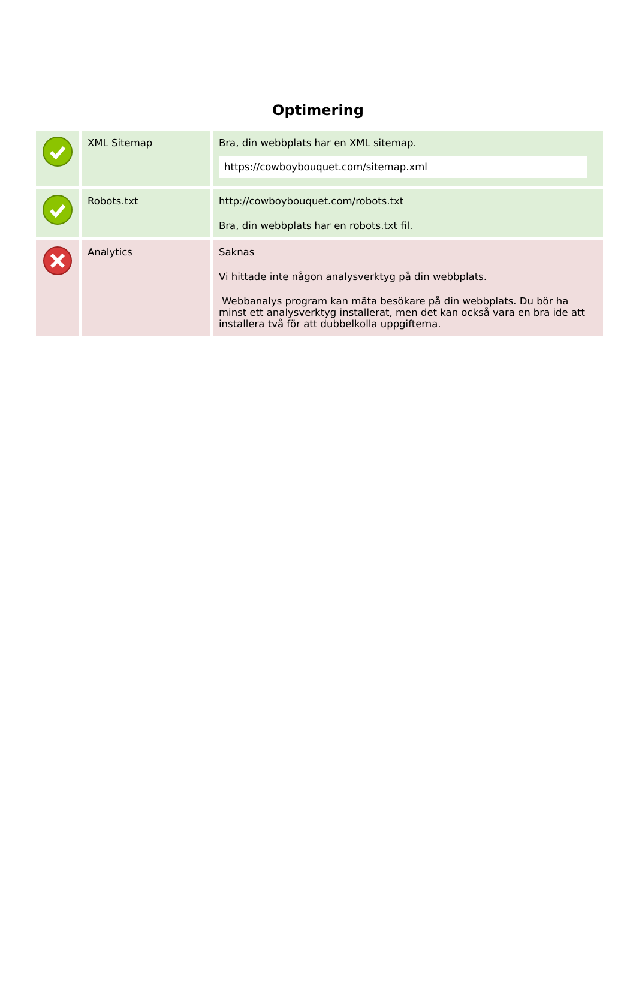Optimering
| | XML Sitemap | Bra, din webbplats har en XML sitemap. https://cowboybouquet.com/sitemap.xml |
| | Robots.txt | http://cowboybouquet.com/robots.txt Bra, din webbplats har en robots.txt fil. |
| | Analytics | Saknas Vi hittade inte någon analysverktyg på din webbplats. Webbanalys program kan mäta besökare på din webbplats. Du bör ha minst ett analysverktyg installerat, men det kan också vara en bra ide att installera två för att dubbelkolla uppgifterna. |